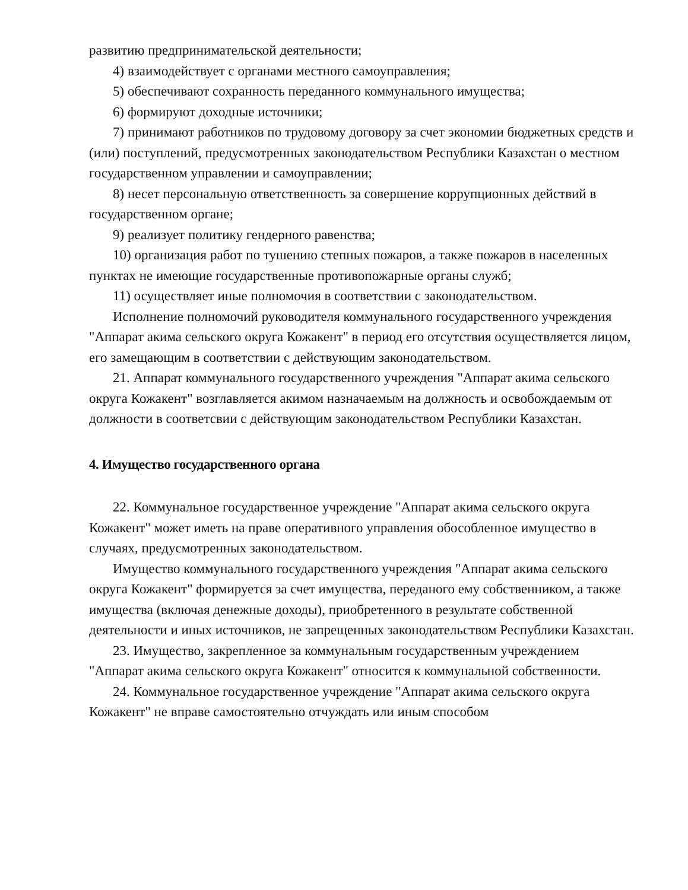развитию предпринимательской деятельности;
4) взаимодействует с органами местного самоуправления;
5) обеспечивают сохранность переданного коммунального имущества;
6) формируют доходные источники;
7) принимают работников по трудовому договору за счет экономии бюджетных средств и (или) поступлений, предусмотренных законодательством Республики Казахстан о местном государственном управлении и самоуправлении;
8) несет персональную ответственность за совершение коррупционных действий в государственном органе;
9) реализует политику гендерного равенства;
10) организация работ по тушению степных пожаров, а также пожаров в населенных пунктах не имеющие государственные противопожарные органы служб;
11) осуществляет иные полномочия в соответствии с законодательством.
Исполнение полномочий руководителя коммунального государственного учреждения "Аппарат акима сельского округа Кожакент" в период его отсутствия осуществляется лицом, его замещающим в соответствии с действующим законодательством.
21. Аппарат коммунального государственного учреждения "Аппарат акима сельского округа Кожакент" возглавляется акимом назначаемым на должность и освобождаемым от должности в соответсвии с действующим законодательством Республики Казахстан.
4. Имущество государственного органа
22. Коммунальное государственное учреждение "Аппарат акима сельского округа Кожакент" может иметь на праве оперативного управления обособленное имущество в случаях, предусмотренных законодательством.
Имущество коммунального государственного учреждения "Аппарат акима сельского округа Кожакент" формируется за счет имущества, переданого ему собственником, а также имущества (включая денежные доходы), приобретенного в результате собственной деятельности и иных источников, не запрещенных законодательством Республики Казахстан.
23. Имущество, закрепленное за коммунальным государственным учреждением "Аппарат акима сельского округа Кожакент" относится к коммунальной собственности.
24. Коммунальное государственное учреждение "Аппарат акима сельского округа Кожакент" не вправе самостоятельно отчуждать или иным способом